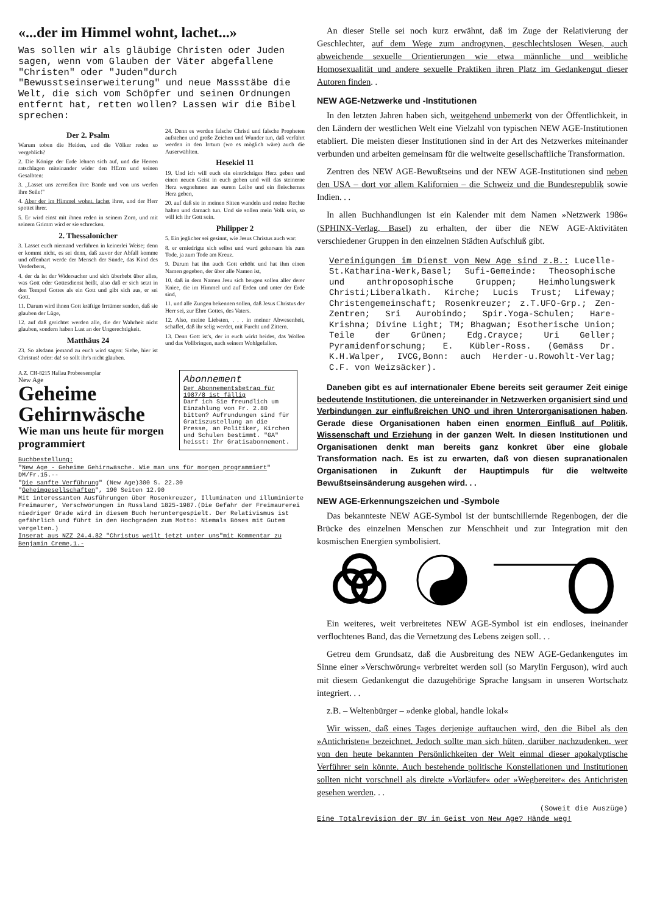«...der im Himmel wohnt, lachet...»
Was sollen wir als gläubige Christen oder Juden sagen, wenn vom Glauben der Väter abgefallene "Christen" oder "Juden"durch "Bewusstseinserweiterung" und neue Massstäbe die Welt, die sich vom Schöpfer und seinen Ordnungen entfernt hat, retten wollen? Lassen wir die Bibel sprechen:
Der 2. Psalm
Warum toben die Heiden, und die Völker reden so vergeblich?
2. Die Könige der Erde lehnen sich auf, und die Herren ratschlagen miteinander wider den HErrn und seinen Gesalbten:
3. „Lasset uns zerreißen ihre Bande und von uns werfen ihre Seile!"
4. Aber der im Himmel wohnt, lachet ihrer, und der Herr spottet ihrer.
5. Er wird einst mit ihnen reden in seinem Zorn, und mit seinem Grimm wird er sie schrecken.
2. Thessalonicher
3. Lasset euch niemand verführen in keinerlei Weise; denn er kommt nicht, es sei denn, daß zuvor der Abfall komme und offenbart werde der Mensch der Sünde, das Kind des Verderbens,
4. der da ist der Widersacher und sich überhebt über alles, was Gott oder Gottesdienst heißt, also daß er sich setzt in den Tempel Gottes als ein Gott und gibt sich aus, er sei Gott.
11. Darum wird ihnen Gott kräftige Irrtümer senden, daß sie glauben der Lüge,
12. auf daß gerichtet werden alle, die der Wahrheit nicht glauben, sondern haben Lust an der Ungerechtigkeit.
Matthäus 24
23. So alsdann jemand zu euch wird sagen: Siehe, hier ist Christus! oder: da! so sollt ihr's nicht glauben.
24. Denn es werden falsche Christi und falsche Propheten aufstehen und große Zeichen und Wunder tun, daß verführt werden in den Irrtum (wo es möglich wäre) auch die Auserwählten.
Hesekiel 11
19. Und ich will euch ein einträchtiges Herz geben und einen neuen Geist in euch geben und will das steinerne Herz wegnehmen aus eurem Leibe und ein fleischernes Herz geben,
20. auf daß sie in meinen Sitten wandeln und meine Rechte halten und darnach tun. Und sie sollen mein Volk sein, so will ich ihr Gott sein.
Philipper 2
5. Ein jeglicher sei gesinnt, wie Jesus Christus auch war:
8. er erniedrigte sich selbst und ward gehorsam bis zum Tode, ja zum Tode am Kreuz.
9. Darum hat ihn auch Gott erhöht und hat ihm einen Namen gegeben, der über alle Namen ist,
10. daß in dem Namen Jesu sich beugen sollen aller derer Kniee, die im Himmel und auf Erden und unter der Erde sind,
11. und alle Zungen bekennen sollen, daß Jesus Christus der Herr sei, zur Ehre Gottes, des Vaters.
12. Also, meine Liebsten, . . . in meiner Abwesenheit, schaffet, daß ihr selig werdet, mit Furcht und Zittern.
13. Denn Gott ist's, der in euch wirkt beides, das Wollen und das Vollbringen, nach seinem Wohlgefallen.
A.Z. CH-8215 Hallau Probeexemplar
New Age
Geheime Gehirnwäsche
Wie man uns heute für morgen programmiert
Abonnement
Der Abonnementsbetrag für 1987/8 ist fällig
Darf ich Sie freundlich um Einzahlung von Fr. 2.80 bitten? Aufrundungen sind für Gratiszustellung an die Presse, an Politiker, Kirchen und Schulen bestimmt. "GA" heisst: Ihr Gratisabonnement.
Buchbestellung:
"New Age - Geheime Gehirnwäsche. Wie man uns für morgen programmiert" DM/Fr.15.--
"Die sanfte Verführung" (New Age)300 S. 22.30
"Geheimgesellschaften", 190 Seiten 12.90
Mit interessanten Ausführungen über Rosenkreuzer, Illuminaten und illuminierte Freimaurer, Verschwörungen in Russland 1825-1987.(Die Gefahr der Freimaurerei niedriger Grade wird in diesem Buch heruntergespielt. Der Relativismus ist gefährlich und führt in den Hochgraden zum Motto: Niemals Böses mit Gutem vergelten.)
Inserat aus NZZ 24.4.82 "Christus weilt jetzt unter uns"mit Kommentar zu Benjamin Creme,1.-
An dieser Stelle sei noch kurz erwähnt, daß im Zuge der Relativierung der Geschlechter, auf dem Wege zum androgynen, geschlechtslosen Wesen, auch abweichende sexuelle Orientierungen wie etwa männliche und weibliche Homosexualität und andere sexuelle Praktiken ihren Platz im Gedankengut dieser Autoren finden. .
NEW AGE-Netzwerke und -Institutionen
In den letzten Jahren haben sich, weitgehend unbemerkt von der Öffentlichkeit, in den Ländern der westlichen Welt eine Vielzahl von typischen NEW AGE-Institutionen etabliert. Die meisten dieser Institutionen sind in der Art des Netzwerkes miteinander verbunden und arbeiten gemeinsam für die weltweite gesellschaftliche Transformation.
Zentren des NEW AGE-Bewußtseins und der NEW AGE-Institutionen sind neben den USA – dort vor allem Kalifornien – die Schweiz und die Bundesrepublik sowie Indien. . .
In allen Buchhandlungen ist ein Kalender mit dem Namen »Netzwerk 1986« (SPHINX-Verlag, Basel) zu erhalten, der über die NEW AGE-Aktivitäten verschiedener Gruppen in den einzelnen Städten Aufschluß gibt.
Vereinigungen im Dienst von New Age sind z.B.: Lucelle-St.Katharina-Werk,Basel; Sufi-Gemeinde: Theosophische und anthroposophische Gruppen; Heimholungswerk Christi;Liberalkath. Kirche; Lucis Trust; Lifeway; Christengemeinschaft; Rosenkreuzer; z.T.UFO-Grp.; Zen-Zentren; Sri Aurobindo; Spir.Yoga-Schulen; Hare-Krishna; Divine Light; TM; Bhagwan; Esotherische Union; Teile der Grünen; Edg.Crayce; Uri Geller; Pyramidenforschung; E. Kübler-Ross. (Gemäss Dr. K.H.Walper, IVCG,Bonn: auch Herder-u.Rowohlt-Verlag; C.F. von Weizsäcker).
Daneben gibt es auf internationaler Ebene bereits seit geraumer Zeit einige bedeutende Institutionen, die untereinander in Netzwerken organisiert sind und Verbindungen zur einflußreichen UNO und ihren Unterorganisationen haben. Gerade diese Organisationen haben einen enormen Einfluß auf Politik, Wissenschaft und Erziehung in der ganzen Welt. In diesen Institutionen und Organisationen denkt man bereits ganz konkret über eine globale Transformation nach. Es ist zu erwarten, daß von diesen supranationalen Organisationen in Zukunft der Hauptimpuls für die weltweite Bewußtseinsänderung ausgehen wird. . .
NEW AGE-Erkennungszeichen und -Symbole
Das bekannteste NEW AGE-Symbol ist der buntschillernde Regenbogen, der die Brücke des einzelnen Menschen zur Menschheit und zur Integration mit den kosmischen Energien symbolisiert.
Ein weiteres, weit verbreitetes NEW AGE-Symbol ist ein endloses, ineinander verflochtenes Band, das die Vernetzung des Lebens zeigen soll. . .
Getreu dem Grundsatz, daß die Ausbreitung des NEW AGE-Gedankengutes im Sinne einer »Verschwörung« verbreitet werden soll (so Marylin Ferguson), wird auch mit diesem Gedankengut die dazugehörige Sprache langsam in unseren Wortschatz integriert. . .
z.B. – Weltenbürger – »denke global, handle lokal«
Wir wissen, daß eines Tages derjenige auftauchen wird, den die Bibel als den »Antichristen« bezeichnet. Jedoch sollte man sich hüten, darüber nachzudenken, wer von den heute bekannten Persönlichkeiten der Welt einmal dieser apokalyptische Verführer sein könnte. Auch bestehende politische Konstellationen und Institutionen sollten nicht vorschnell als direkte »Vorläufer« oder »Wegbereiter« des Antichristen gesehen werden. . .
(Soweit die Auszüge)
Eine Totalrevision der BV im Geist von New Age? Hände weg!